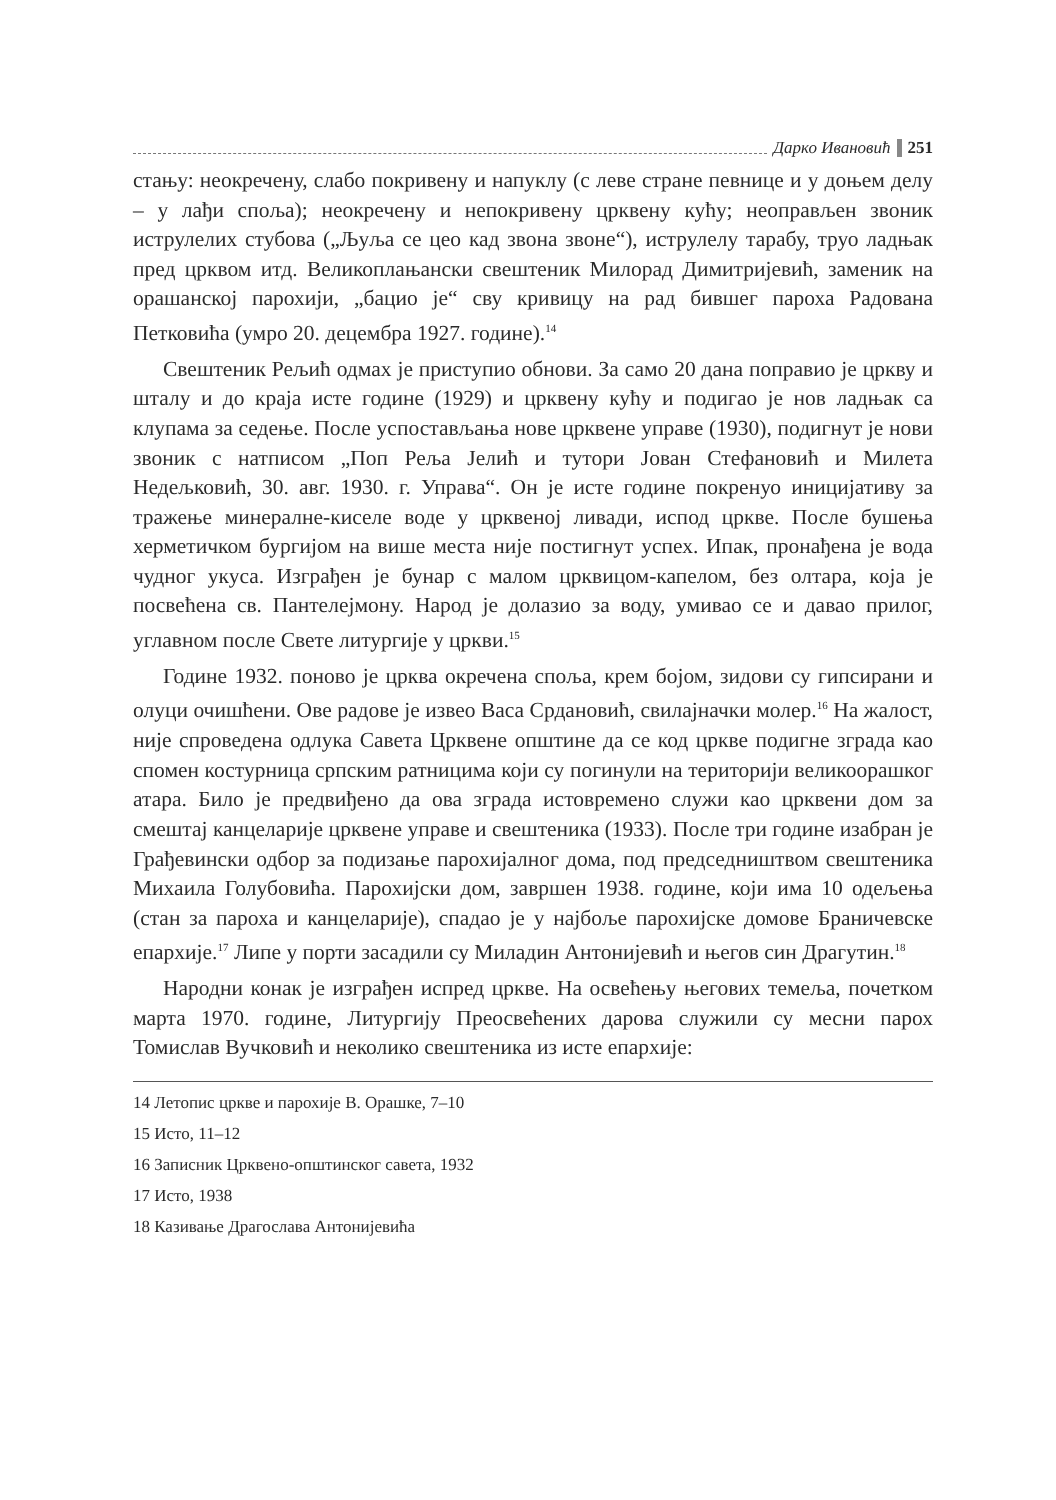Дарко Ивановић 251
стању: неокречену, слабо покривену и напуклу (с леве стране певнице и у доњем делу – у лађи споља); неокречену и непокривену црквену кућу; неоправљен звоник иструлелих стубова („Љуља се цео кад звона звоне“), иструлелу тарабу, труо ладњак пред црквом итд. Великоплањански свештеник Милорад Димитријевић, заменик на орашанској парохији, „бацио је“ сву кривицу на рад бившег пароха Радована Петковића (умро 20. децембра 1927. године).<sup>14</sup>
Свештеник Рељић одмах је приступио обнови. За само 20 дана поправио је цркву и шталу и до краја исте године (1929) и црквену кућу и подигао је нов ладњак са клупама за седење. После успостављања нове црквене управе (1930), подигнут је нови звоник с натписом „Поп Реља Јелић и тутори Јован Стефановић и Милета Недељковић, 30. авг. 1930. г. Управа“. Он је исте године покренуо иницијативу за тражење минералне-киселе воде у црквеној ливади, испод цркве. После бушења херметичком бургијом на више места није постигнут успех. Ипак, пронађена је вода чудног укуса. Изграђен је бунар с малом црквицом-капелом, без олтара, која је посвећена св. Пантелејмону. Народ је долазио за воду, умивао се и давао прилог, углавном после Свете литургије у цркви.<sup>15</sup>
Године 1932. поново је црква окречена споља, крем бојом, зидови су гипсирани и олуци очишћени. Ове радове је извео Васа Срдановић, свилајначки молер.<sup>16</sup> На жалост, није спроведена одлука Савета Црквене општине да се код цркве подигне зграда као спомен костурница српским ратницима који су погинули на територији великоорашког атара. Било је предвиђено да ова зграда истовремено служи као црквени дом за смештај канцеларије црквене управе и свештеника (1933). После три године изабран је Грађевински одбор за подизање парохијалног дома, под председништвом свештеника Михаила Голубовића. Парохијски дом, завршен 1938. године, који има 10 одељења (стан за пароха и канцеларије), спадао је у најбоље парохијске домове Браничевске епархије.<sup>17</sup> Липе у порти засадили су Миладин Антонијевић и његов син Драгутин.<sup>18</sup>
Народни конак је изграђен испред цркве. На освећењу његових темеља, почетком марта 1970. године, Литургију Преосвећених дарова служили су месни парох Томислав Вучковић и неколико свештеника из исте епархије:
14 Летопис цркве и парохије В. Орашке, 7–10
15 Исто, 11–12
16 Записник Црквено-општинског савета, 1932
17 Исто, 1938
18 Казивање Драгослава Антонијевића